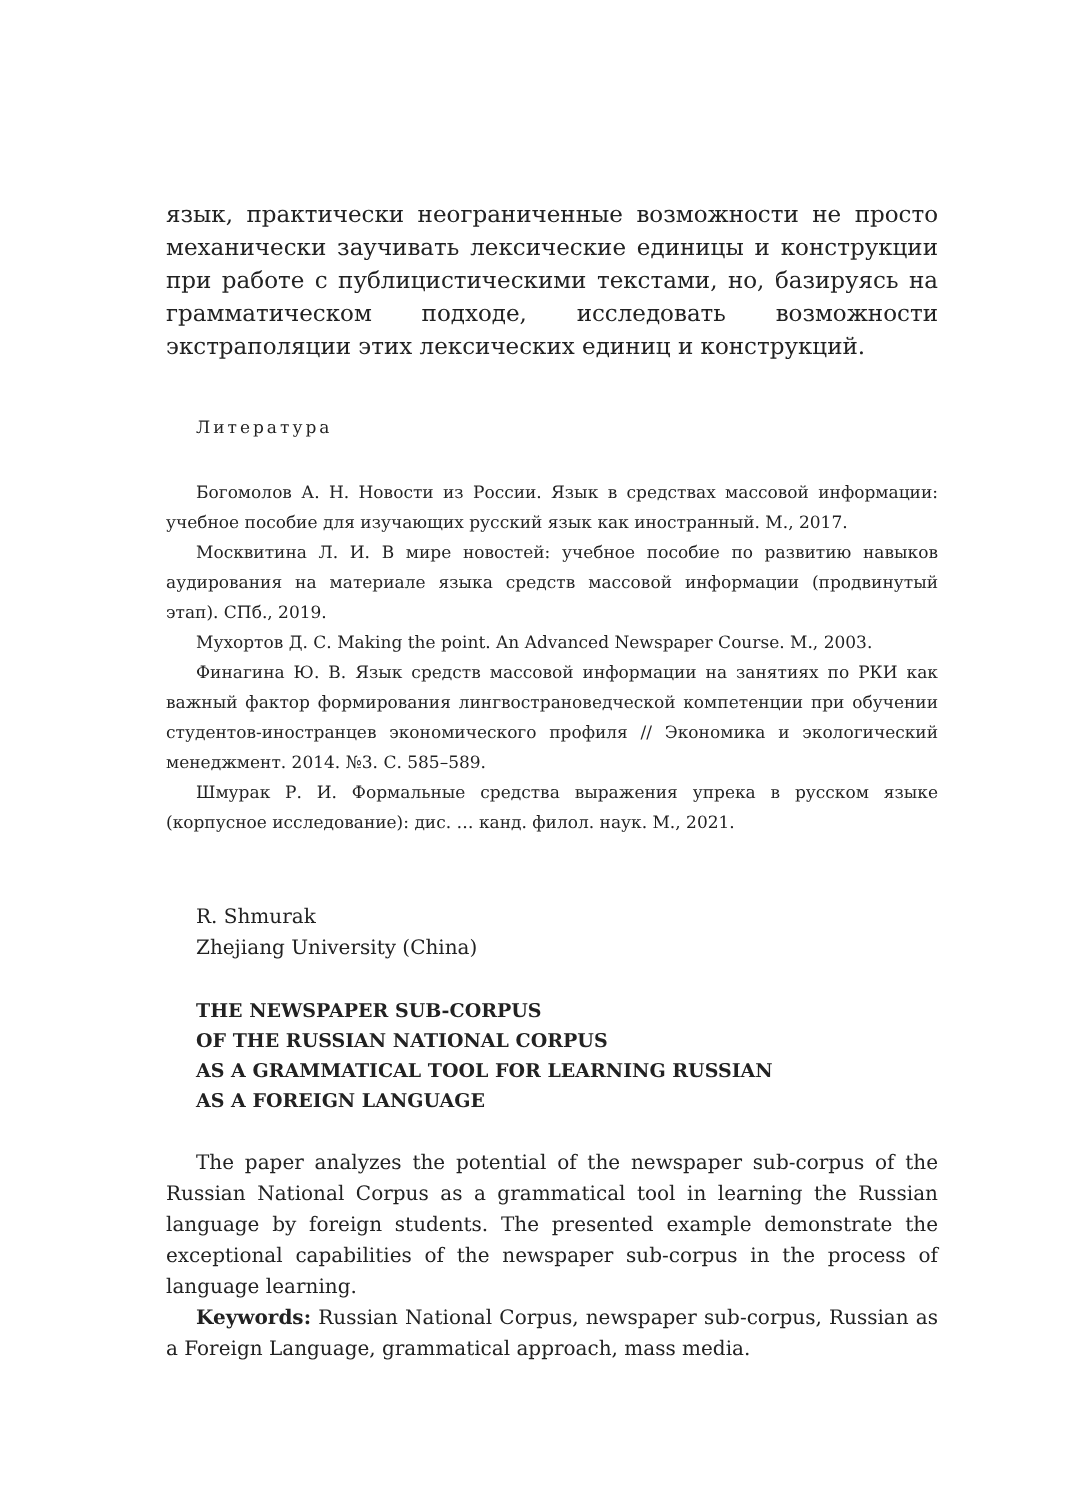язык, практически неограниченные возможности не просто механически заучивать лексические единицы и конструкции при работе с публицистическими текстами, но, базируясь на грамматическом подходе, исследовать возможности экстраполяции этих лексических единиц и конструкций.
Литература
Богомолов А. Н. Новости из России. Язык в средствах массовой информации: учебное пособие для изучающих русский язык как иностранный. М., 2017.
Москвитина Л. И. В мире новостей: учебное пособие по развитию навыков аудирования на материале языка средств массовой информации (продвинутый этап). СПб., 2019.
Мухортов Д. С. Making the point. An Advanced Newspaper Course. М., 2003.
Финагина Ю. В. Язык средств массовой информации на занятиях по РКИ как важный фактор формирования лингвострановедческой компетенции при обучении студентов-иностранцев экономического профиля // Экономика и экологический менеджмент. 2014. №3. С. 585–589.
Шмурак Р. И. Формальные средства выражения упрека в русском языке (корпусное исследование): дис. … канд. филол. наук. М., 2021.
R. Shmurak
Zhejiang University (China)
THE NEWSPAPER SUB-CORPUS
OF THE RUSSIAN NATIONAL CORPUS
AS A GRAMMATICAL TOOL FOR LEARNING RUSSIAN
AS A FOREIGN LANGUAGE
The paper analyzes the potential of the newspaper sub-corpus of the Russian National Corpus as a grammatical tool in learning the Russian language by foreign students. The presented example demonstrate the exceptional capabilities of the newspaper sub-corpus in the process of language learning.
Keywords: Russian National Corpus, newspaper sub-corpus, Russian as a Foreign Language, grammatical approach, mass media.